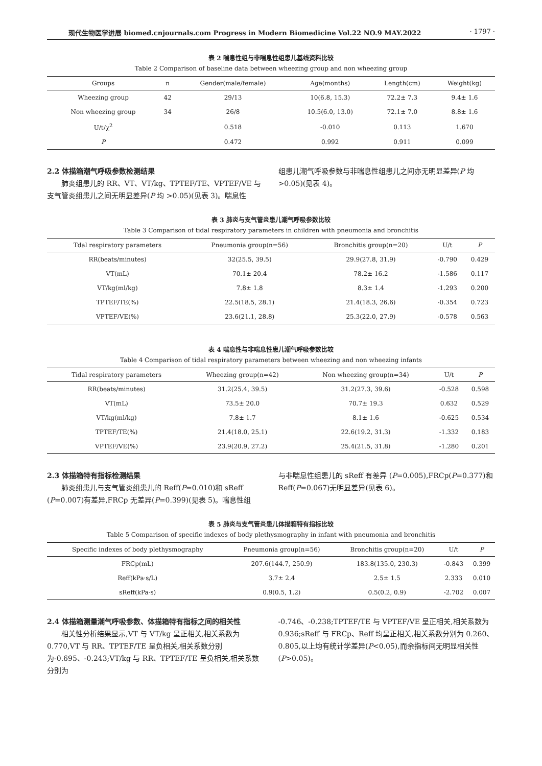现代生物医学进展 biomed.cnjournals.com Progress in Modern Biomedicine Vol.22 NO.9 MAY.2022 · 1797 ·
表 2 喘息性组与非喘息性组患儿基线资料比较
Table 2 Comparison of baseline data between wheezing group and non wheezing group
| Groups | n | Gender(male/female) | Age(months) | Length(cm) | Weight(kg) |
| --- | --- | --- | --- | --- | --- |
| Wheezing group | 42 | 29/13 | 10(6.8, 15.3) | 72.2± 7.3 | 9.4± 1.6 |
| Non wheezing group | 34 | 26/8 | 10.5(6.0, 13.0) | 72.1± 7.0 | 8.8± 1.6 |
| U/t/χ<sup>2</sup> | | 0.518 | -0.010 | 0.113 | 1.670 |
| P | | 0.472 | 0.992 | 0.911 | 0.099 |
2.2 体描箱潮气呼吸参数检测结果
肺炎组患儿的 RR、VT、VT/kg、TPTEF/TE、VPTEF/VE 与支气管炎组患儿之间无明显差异(P 均 >0.05)(见表 3)。喘息性
组患儿潮气呼吸参数与非喘息性组患儿之间亦无明显差异(P 均 >0.05)(见表 4)。
表 3 肺炎与支气管炎患儿潮气呼吸参数比较
Table 3 Comparison of tidal respiratory parameters in children with pneumonia and bronchitis
| Tdal respiratory parameters | Pneumonia group(n=56) | Bronchitis group(n=20) | U/t | P |
| --- | --- | --- | --- | --- |
| RR(beats/minutes) | 32(25.5, 39.5) | 29.9(27.8, 31.9) | -0.790 | 0.429 |
| VT(mL) | 70.1± 20.4 | 78.2± 16.2 | -1.586 | 0.117 |
| VT/kg(ml/kg) | 7.8± 1.8 | 8.3± 1.4 | -1.293 | 0.200 |
| TPTEF/TE(%) | 22.5(18.5, 28.1) | 21.4(18.3, 26.6) | -0.354 | 0.723 |
| VPTEF/VE(%) | 23.6(21.1, 28.8) | 25.3(22.0, 27.9) | -0.578 | 0.563 |
表 4 喘息性与非喘息性患儿潮气呼吸参数比较
Table 4 Comparison of tidal respiratory parameters between wheezing and non wheezing infants
| Tidal respiratory parameters | Wheezing group(n=42) | Non wheezing group(n=34) | U/t | P |
| --- | --- | --- | --- | --- |
| RR(beats/minutes) | 31.2(25.4, 39.5) | 31.2(27.3, 39.6) | -0.528 | 0.598 |
| VT(mL) | 73.5± 20.0 | 70.7± 19.3 | 0.632 | 0.529 |
| VT/kg(ml/kg) | 7.8± 1.7 | 8.1± 1.6 | -0.625 | 0.534 |
| TPTEF/TE(%) | 21.4(18.0, 25.1) | 22.6(19.2, 31.3) | -1.332 | 0.183 |
| VPTEF/VE(%) | 23.9(20.9, 27.2) | 25.4(21.5, 31.8) | -1.280 | 0.201 |
2.3 体描箱特有指标检测结果
肺炎组患儿与支气管炎组患儿的 Reff(P=0.010)和 sReff (P=0.007)有差异,FRCp 无差异(P=0.399)(见表 5)。喘息性组
与非喘息性组患儿的 sReff 有差异 (P=0.005),FRCp(P=0.377)和 Reff(P=0.067)无明显差异(见表 6)。
表 5 肺炎与支气管炎患儿体描箱特有指标比较
Table 5 Comparison of specific indexes of body plethysmography in infant with pneumonia and bronchitis
| Specific indexes of body plethysmography | Pneumonia group(n=56) | Bronchitis group(n=20) | U/t | P |
| --- | --- | --- | --- | --- |
| FRCp(mL) | 207.6(144.7, 250.9) | 183.8(135.0, 230.3) | -0.843 | 0.399 |
| Reff(kPa·s/L) | 3.7± 2.4 | 2.5± 1.5 | 2.333 | 0.010 |
| sReff(kPa·s) | 0.9(0.5, 1.2) | 0.5(0.2, 0.9) | -2.702 | 0.007 |
2.4 体描箱测量潮气呼吸参数、体描箱特有指标之间的相关性
相关性分析结果显示,VT 与 VT/kg 呈正相关,相关系数为 0.770,VT 与 RR、TPTEF/TE 呈负相关,相关系数分别为-0.695、-0.243;VT/kg 与 RR、TPTEF/TE 呈负相关,相关系数分别为
-0.746、-0.238;TPTEF/TE 与 VPTEF/VE 呈正相关,相关系数为 0.936;sReff 与 FRCp、Reff 均呈正相关,相关系数分别为 0.260、0.805,以上均有统计学差异(P<0.05),而余指标间无明显相关性(P>0.05)。